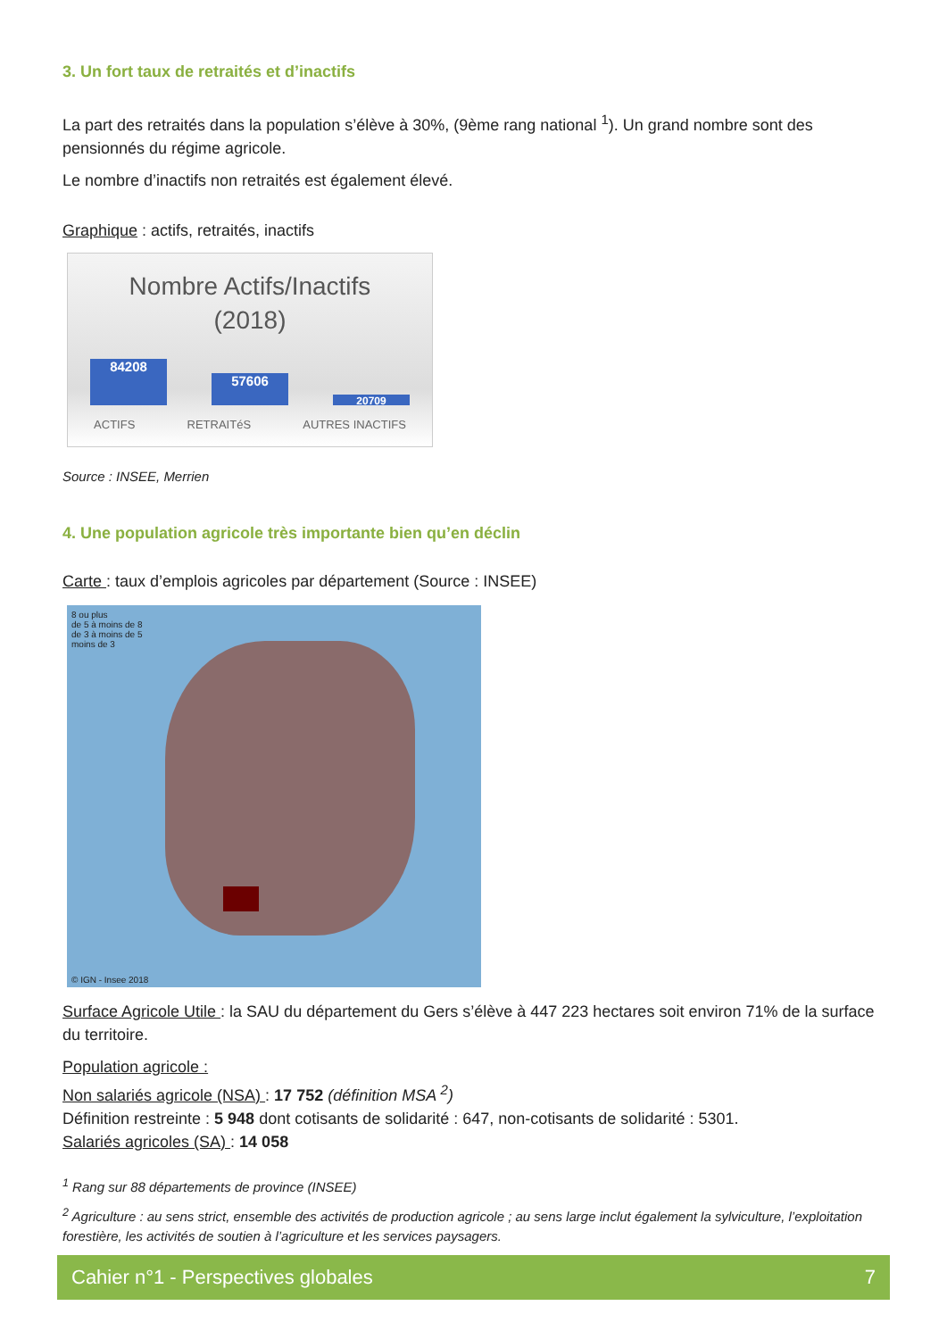3. Un fort taux de retraités et d’inactifs
La part des retraités dans la population s’élève à 30%, (9ème rang national <sup>1</sup>). Un grand nombre sont des pensionnés du régime agricole.
Le nombre d’inactifs non retraités est également élevé.
Graphique : actifs, retraités, inactifs
Nombre Actifs/Inactifs
(2018)
84208
57606
20709
ACTIFS RETRAITéS AUTRES INACTIFS
Source : INSEE, Merrien
4. Une population agricole très importante bien qu’en déclin
Carte : taux d’emplois agricoles par département (Source : INSEE)
8 ou plus
de 5 à moins de 8
de 3 à moins de 5
moins de 3
© IGN - Insee 2018
Surface Agricole Utile : la SAU du département du Gers s’élève à 447 223 hectares soit environ 71% de la surface du territoire.
Population agricole :
Non salariés agricole (NSA) : 17 752 (définition MSA <sup>2</sup>)
Définition restreinte : 5 948 dont cotisants de solidarité : 647, non-cotisants de solidarité : 5301.
Salariés agricoles (SA) : 14 058
<sup>1</sup> Rang sur 88 départements de province (INSEE)
<sup>2</sup> Agriculture : au sens strict, ensemble des activités de production agricole ; au sens large inclut également la sylviculture, l’exploitation forestière, les activités de soutien à l’agriculture et les services paysagers.
Cahier n°1 - Perspectives globales 7